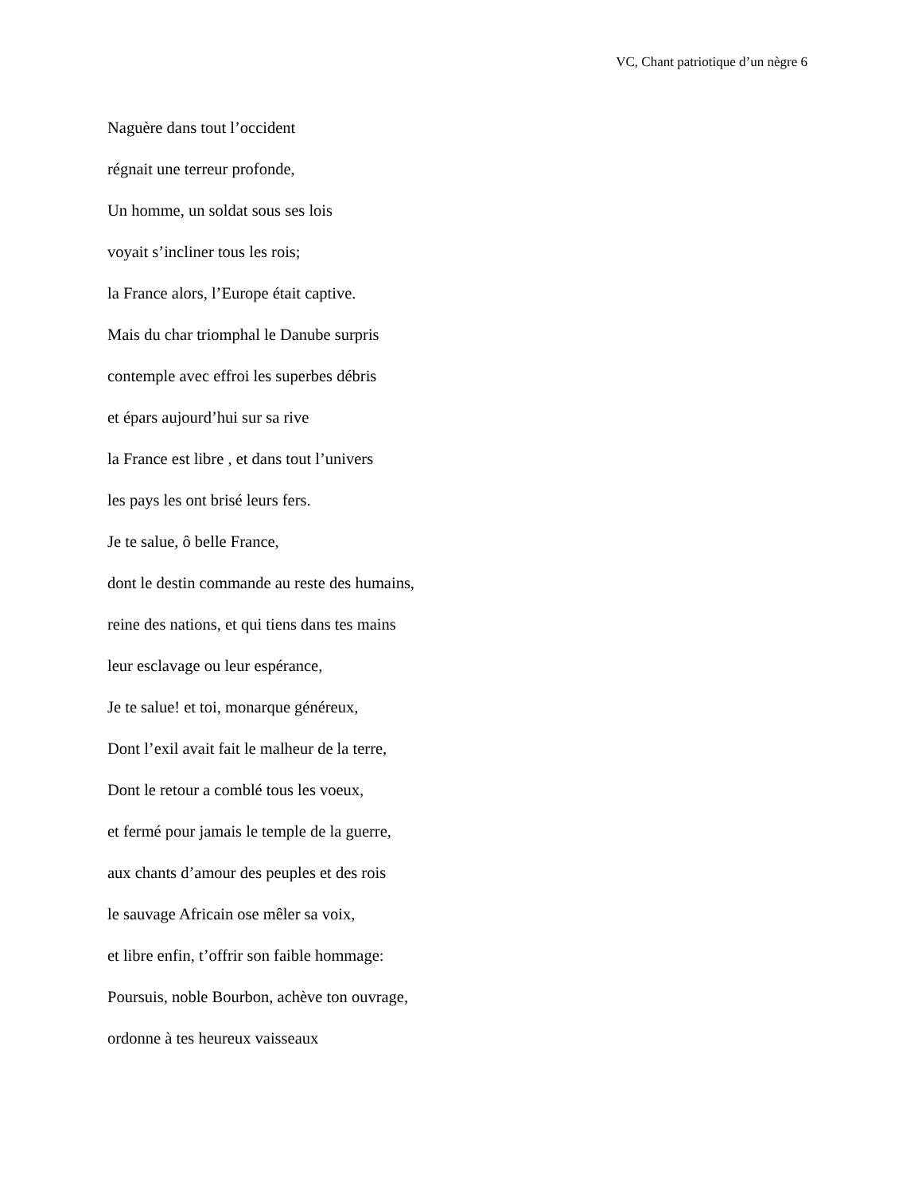VC, Chant patriotique d’un nègre 6
Naguère dans tout l’occident
régnait une terreur profonde,
Un homme, un soldat sous ses lois
voyait s’incliner tous les rois;
la France alors, l’Europe était captive.
Mais du char triomphal le Danube surpris
contemple avec effroi les superbes débris
et épars aujourd’hui sur sa rive
la France est libre , et dans tout l’univers
les pays les ont brisé leurs fers.
Je te salue, ô belle France,
dont le destin commande au reste des humains,
reine des nations, et qui tiens dans tes mains
leur esclavage ou leur espérance,
Je te salue! et toi, monarque généreux,
Dont l’exil avait fait le malheur de la terre,
Dont le retour a comblé tous les voeux,
et fermé pour jamais le temple de la guerre,
aux chants d’amour des peuples et des rois
le sauvage Africain ose mêler sa voix,
et libre enfin, t’offrir son faible hommage:
Poursuis, noble Bourbon, achève ton ouvrage,
ordonne à tes heureux vaisseaux